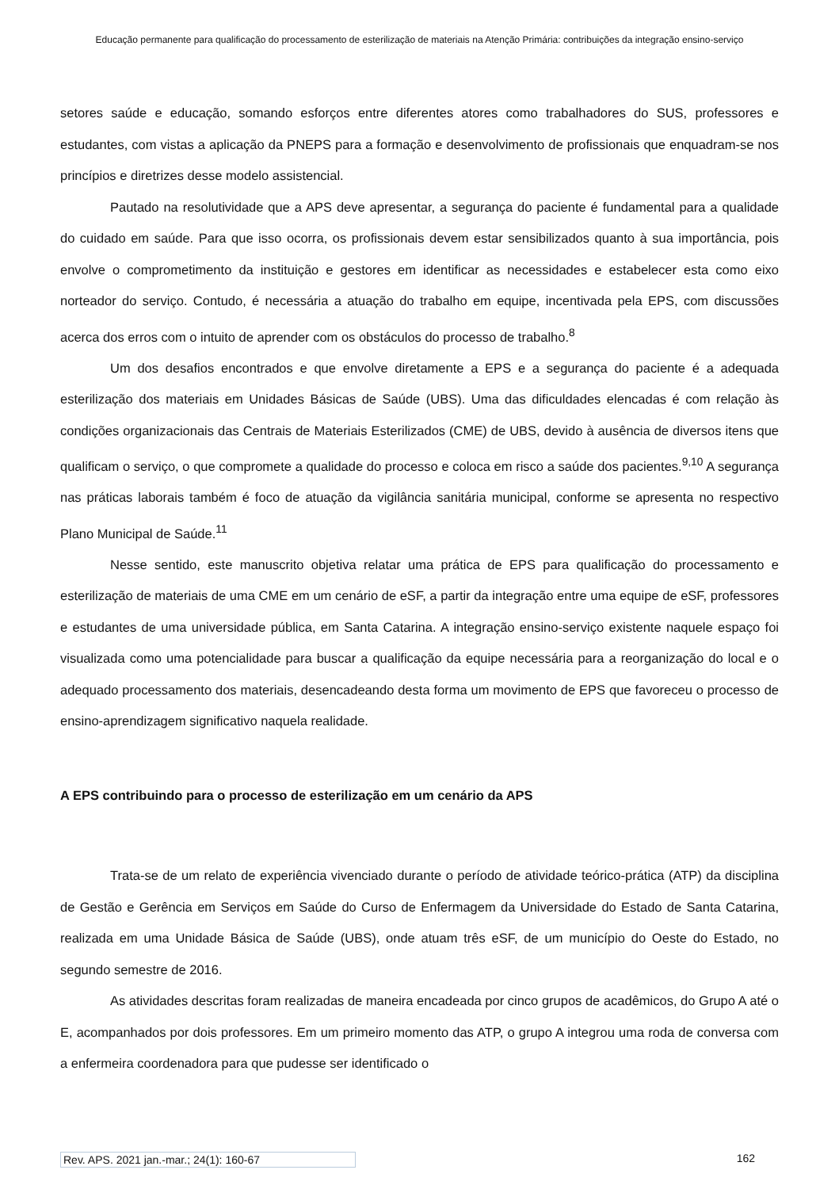Educação permanente para qualificação do processamento de esterilização de materiais na Atenção Primária: contribuições da integração ensino-serviço
setores saúde e educação, somando esforços entre diferentes atores como trabalhadores do SUS, professores e estudantes, com vistas a aplicação da PNEPS para a formação e desenvolvimento de profissionais que enquadram-se nos princípios e diretrizes desse modelo assistencial.
Pautado na resolutividade que a APS deve apresentar, a segurança do paciente é fundamental para a qualidade do cuidado em saúde. Para que isso ocorra, os profissionais devem estar sensibilizados quanto à sua importância, pois envolve o comprometimento da instituição e gestores em identificar as necessidades e estabelecer esta como eixo norteador do serviço. Contudo, é necessária a atuação do trabalho em equipe, incentivada pela EPS, com discussões acerca dos erros com o intuito de aprender com os obstáculos do processo de trabalho.<sup>8</sup>
Um dos desafios encontrados e que envolve diretamente a EPS e a segurança do paciente é a adequada esterilização dos materiais em Unidades Básicas de Saúde (UBS). Uma das dificuldades elencadas é com relação às condições organizacionais das Centrais de Materiais Esterilizados (CME) de UBS, devido à ausência de diversos itens que qualificam o serviço, o que compromete a qualidade do processo e coloca em risco a saúde dos pacientes.<sup>9,10</sup> A segurança nas práticas laborais também é foco de atuação da vigilância sanitária municipal, conforme se apresenta no respectivo Plano Municipal de Saúde.<sup>11</sup>
Nesse sentido, este manuscrito objetiva relatar uma prática de EPS para qualificação do processamento e esterilização de materiais de uma CME em um cenário de eSF, a partir da integração entre uma equipe de eSF, professores e estudantes de uma universidade pública, em Santa Catarina. A integração ensino-serviço existente naquele espaço foi visualizada como uma potencialidade para buscar a qualificação da equipe necessária para a reorganização do local e o adequado processamento dos materiais, desencadeando desta forma um movimento de EPS que favoreceu o processo de ensino-aprendizagem significativo naquela realidade.
A EPS contribuindo para o processo de esterilização em um cenário da APS
Trata-se de um relato de experiência vivenciado durante o período de atividade teórico-prática (ATP) da disciplina de Gestão e Gerência em Serviços em Saúde do Curso de Enfermagem da Universidade do Estado de Santa Catarina, realizada em uma Unidade Básica de Saúde (UBS), onde atuam três eSF, de um município do Oeste do Estado, no segundo semestre de 2016.
As atividades descritas foram realizadas de maneira encadeada por cinco grupos de acadêmicos, do Grupo A até o E, acompanhados por dois professores. Em um primeiro momento das ATP, o grupo A integrou uma roda de conversa com a enfermeira coordenadora para que pudesse ser identificado o
Rev. APS. 2021 jan.-mar.; 24(1): 160-67 162